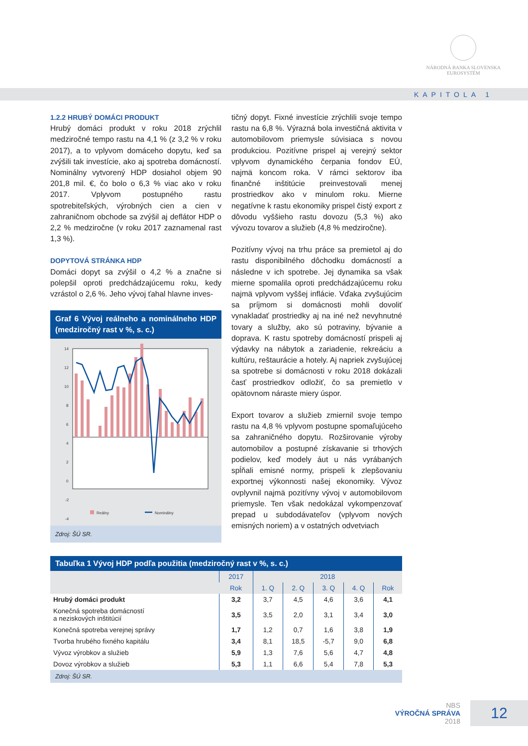NÁRODNÁ BANKA SLOVENSKA
EUROSYSTÉM
KAPITOLA 1
1.2.2 HRUBÝ DOMÁCI PRODUKT
Hrubý domáci produkt v roku 2018 zrýchlil medziročné tempo rastu na 4,1 % (z 3,2 % v roku 2017), a to vplyvom domáceho dopytu, keď sa zvýšili tak investície, ako aj spotreba domácností. Nominálny vytvorený HDP dosiahol objem 90 201,8 mil. €, čo bolo o 6,3 % viac ako v roku 2017. Vplyvom postupného rastu spotrebiteľských, výrobných cien a cien v zahraničnom obchode sa zvýšil aj deflátor HDP o 2,2 % medziročne (v roku 2017 zaznamenal rast 1,3 %).
DOPYTOVÁ STRÁNKA HDP
Domáci dopyt sa zvýšil o 4,2 % a značne si polepšil oproti predchádzajúcemu roku, kedy vzrástol o 2,6 %. Jeho vývoj ťahal hlavne inves-
Graf 6 Vývoj reálneho a nominálneho HDP (medziročný rast v %, s. c.)
14
12
10
8
6
4
2
0
-2
-4
Reálny
Nominálny
Zdroj: ŠÚ SR.
tičný dopyt. Fixné investície zrýchlili svoje tempo rastu na 6,8 %. Výrazná bola investičná aktivita v automobilovom priemysle súvisiaca s novou produkciou. Pozitívne prispel aj verejný sektor vplyvom dynamického čerpania fondov EÚ, najmä koncom roka. V rámci sektorov iba finančné inštitúcie preinvestovali menej prostriedkov ako v minulom roku. Mierne negatívne k rastu ekonomiky prispel čistý export z dôvodu vyššieho rastu dovozu (5,3 %) ako vývozu tovarov a služieb (4,8 % medziročne).
Pozitívny vývoj na trhu práce sa premietol aj do rastu disponibilného dôchodku domácností a následne v ich spotrebe. Jej dynamika sa však mierne spomalila oproti predchádzajúcemu roku najmä vplyvom vyššej inflácie. Vďaka zvyšujúcim sa príjmom si domácnosti mohli dovoliť vynakladať prostriedky aj na iné než nevyhnutné tovary a služby, ako sú potraviny, bývanie a doprava. K rastu spotreby domácností prispeli aj výdavky na nábytok a zariadenie, rekreáciu a kultúru, reštaurácie a hotely. Aj napriek zvyšujúcej sa spotrebe si domácnosti v roku 2018 dokázali časť prostriedkov odložiť, čo sa premietlo v opätovnom náraste miery úspor.
Export tovarov a služieb zmiernil svoje tempo rastu na 4,8 % vplyvom postupne spomaľujúceho sa zahraničného dopytu. Rozširovanie výroby automobilov a postupné získavanie si trhových podielov, keď modely áut u nás vyrábaných spĺňali emisné normy, prispeli k zlepšovaniu exportnej výkonnosti našej ekonomiky. Vývoz ovplyvnil najmä pozitívny vývoj v automobilovom priemysle. Ten však nedokázal vykompenzovať prepad u subdodávateľov (vplyvom nových emisných noriem) a v ostatných odvetviach
Tabuľka 1 Vývoj HDP podľa použitia (medziročný rast v %, s. c.)
| | 2017 | 2018 | | | | |
| --- | --- | --- | --- | --- | --- | --- |
| | Rok | 1. Q | 2. Q | 3. Q | 4. Q | Rok |
| Hrubý domáci produkt | 3,2 | 3,7 | 4,5 | 4,6 | 3,6 | 4,1 |
| Konečná spotreba domácností a neziskových inštitúcií | 3,5 | 3,5 | 2,0 | 3,1 | 3,4 | 3,0 |
| Konečná spotreba verejnej správy | 1,7 | 1,2 | 0,7 | 1,6 | 3,8 | 1,9 |
| Tvorba hrubého fixného kapitálu | 3,4 | 8,1 | 18,5 | -5,7 | 9,0 | 6,8 |
| Vývoz výrobkov a služieb | 5,9 | 1,3 | 7,6 | 5,6 | 4,7 | 4,8 |
| Dovoz výrobkov a služieb | 5,3 | 1,1 | 6,6 | 5,4 | 7,8 | 5,3 |
Zdroj: ŠÚ SR.
NBS
VÝROČNÁ SPRÁVA
2018
12